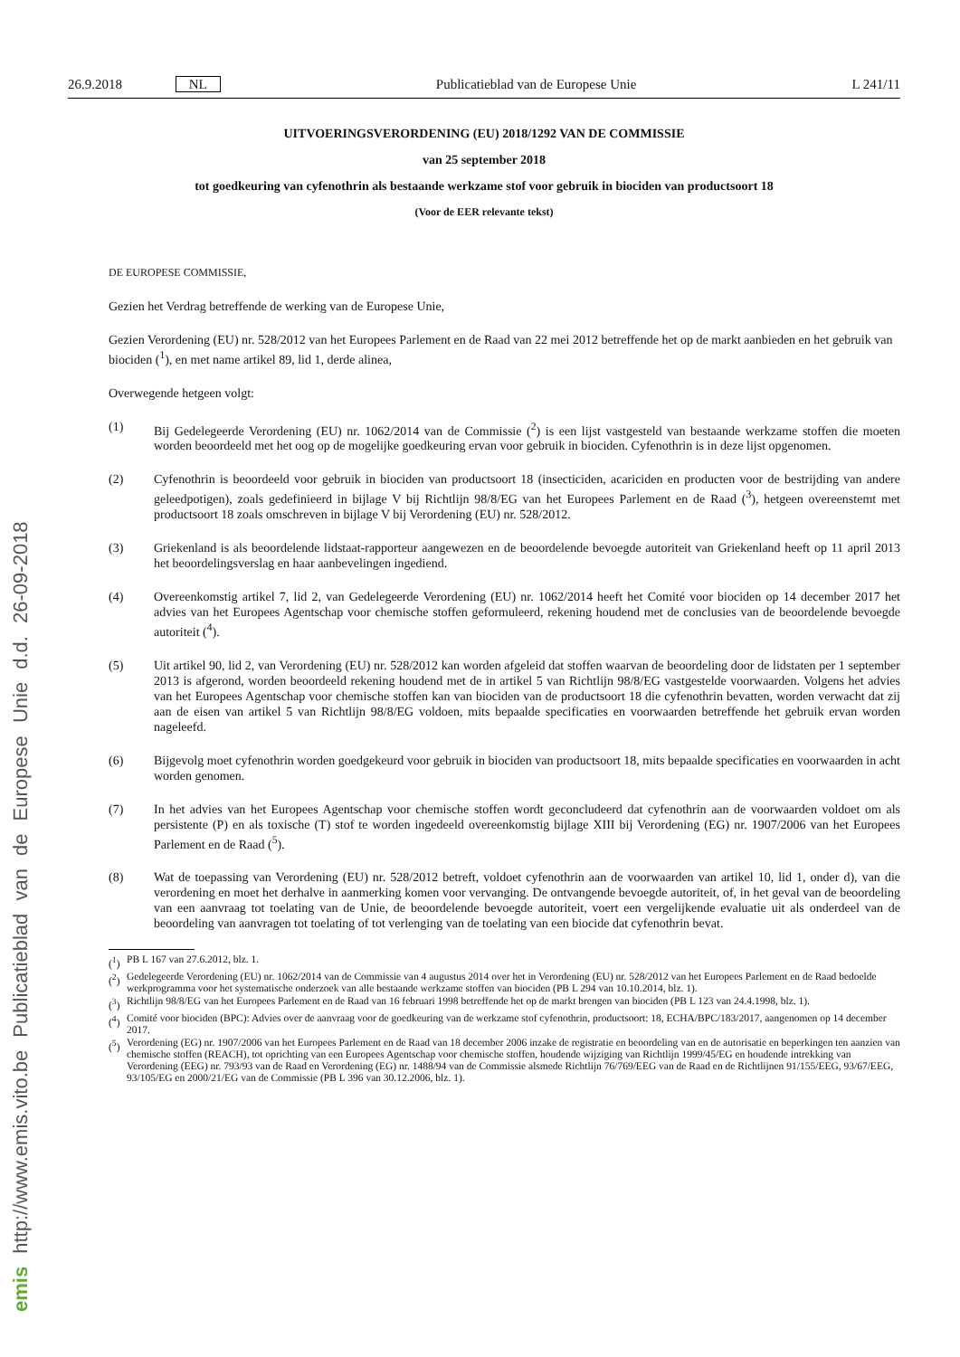26.9.2018 NL Publicatieblad van de Europese Unie L 241/11
UITVOERINGSVERORDENING (EU) 2018/1292 VAN DE COMMISSIE
van 25 september 2018
tot goedkeuring van cyfenothrin als bestaande werkzame stof voor gebruik in biociden van productsoort 18
(Voor de EER relevante tekst)
DE EUROPESE COMMISSIE,
Gezien het Verdrag betreffende de werking van de Europese Unie,
Gezien Verordening (EU) nr. 528/2012 van het Europees Parlement en de Raad van 22 mei 2012 betreffende het op de markt aanbieden en het gebruik van biociden (<sup>1</sup>), en met name artikel 89, lid 1, derde alinea,
Overwegende hetgeen volgt:
(1) Bij Gedelegeerde Verordening (EU) nr. 1062/2014 van de Commissie (<sup>2</sup>) is een lijst vastgesteld van bestaande werkzame stoffen die moeten worden beoordeeld met het oog op de mogelijke goedkeuring ervan voor gebruik in biociden. Cyfenothrin is in deze lijst opgenomen.
(2) Cyfenothrin is beoordeeld voor gebruik in biociden van productsoort 18 (insecticiden, acariciden en producten voor de bestrijding van andere geleedpotigen), zoals gedefinieerd in bijlage V bij Richtlijn 98/8/EG van het Europees Parlement en de Raad (<sup>3</sup>), hetgeen overeenstemt met productsoort 18 zoals omschreven in bijlage V bij Verordening (EU) nr. 528/2012.
(3) Griekenland is als beoordelende lidstaat-rapporteur aangewezen en de beoordelende bevoegde autoriteit van Griekenland heeft op 11 april 2013 het beoordelingsverslag en haar aanbevelingen ingediend.
(4) Overeenkomstig artikel 7, lid 2, van Gedelegeerde Verordening (EU) nr. 1062/2014 heeft het Comité voor biociden op 14 december 2017 het advies van het Europees Agentschap voor chemische stoffen geformuleerd, rekening houdend met de conclusies van de beoordelende bevoegde autoriteit (<sup>4</sup>).
(5) Uit artikel 90, lid 2, van Verordening (EU) nr. 528/2012 kan worden afgeleid dat stoffen waarvan de beoordeling door de lidstaten per 1 september 2013 is afgerond, worden beoordeeld rekening houdend met de in artikel 5 van Richtlijn 98/8/EG vastgestelde voorwaarden. Volgens het advies van het Europees Agentschap voor chemische stoffen kan van biociden van de productsoort 18 die cyfenothrin bevatten, worden verwacht dat zij aan de eisen van artikel 5 van Richtlijn 98/8/EG voldoen, mits bepaalde specificaties en voorwaarden betreffende het gebruik ervan worden nageleefd.
(6) Bijgevolg moet cyfenothrin worden goedgekeurd voor gebruik in biociden van productsoort 18, mits bepaalde specificaties en voorwaarden in acht worden genomen.
(7) In het advies van het Europees Agentschap voor chemische stoffen wordt geconcludeerd dat cyfenothrin aan de voorwaarden voldoet om als persistente (P) en als toxische (T) stof te worden ingedeeld overeenkomstig bijlage XIII bij Verordening (EG) nr. 1907/2006 van het Europees Parlement en de Raad (<sup>5</sup>).
(8) Wat de toepassing van Verordening (EU) nr. 528/2012 betreft, voldoet cyfenothrin aan de voorwaarden van artikel 10, lid 1, onder d), van die verordening en moet het derhalve in aanmerking komen voor vervanging. De ontvangende bevoegde autoriteit, of, in het geval van de beoordeling van een aanvraag tot toelating van de Unie, de beoordelende bevoegde autoriteit, voert een vergelijkende evaluatie uit als onderdeel van de beoordeling van aanvragen tot toelating of tot verlenging van de toelating van een biocide dat cyfenothrin bevat.
(<sup>1</sup>) PB L 167 van 27.6.2012, blz. 1.
(<sup>2</sup>) Gedelegeerde Verordening (EU) nr. 1062/2014 van de Commissie van 4 augustus 2014 over het in Verordening (EU) nr. 528/2012 van het Europees Parlement en de Raad bedoelde werkprogramma voor het systematische onderzoek van alle bestaande werkzame stoffen van biociden (PB L 294 van 10.10.2014, blz. 1).
(<sup>3</sup>) Richtlijn 98/8/EG van het Europees Parlement en de Raad van 16 februari 1998 betreffende het op de markt brengen van biociden (PB L 123 van 24.4.1998, blz. 1).
(<sup>4</sup>) Comité voor biociden (BPC): Advies over de aanvraag voor de goedkeuring van de werkzame stof cyfenothrin, productsoort: 18, ECHA/BPC/183/2017, aangenomen op 14 december 2017.
(<sup>5</sup>) Verordening (EG) nr. 1907/2006 van het Europees Parlement en de Raad van 18 december 2006 inzake de registratie en beoordeling van en de autorisatie en beperkingen ten aanzien van chemische stoffen (REACH), tot oprichting van een Europees Agentschap voor chemische stoffen, houdende wijziging van Richtlijn 1999/45/EG en houdende intrekking van Verordening (EEG) nr. 793/93 van de Raad en Verordening (EG) nr. 1488/94 van de Commissie alsmede Richtlijn 76/769/EEG van de Raad en de Richtlijnen 91/155/EEG, 93/67/EEG, 93/105/EG en 2000/21/EG van de Commissie (PB L 396 van 30.12.2006, blz. 1).
emis http://www.emis.vito.be Publicatieblad van de Europese Unie d.d. 26-09-2018